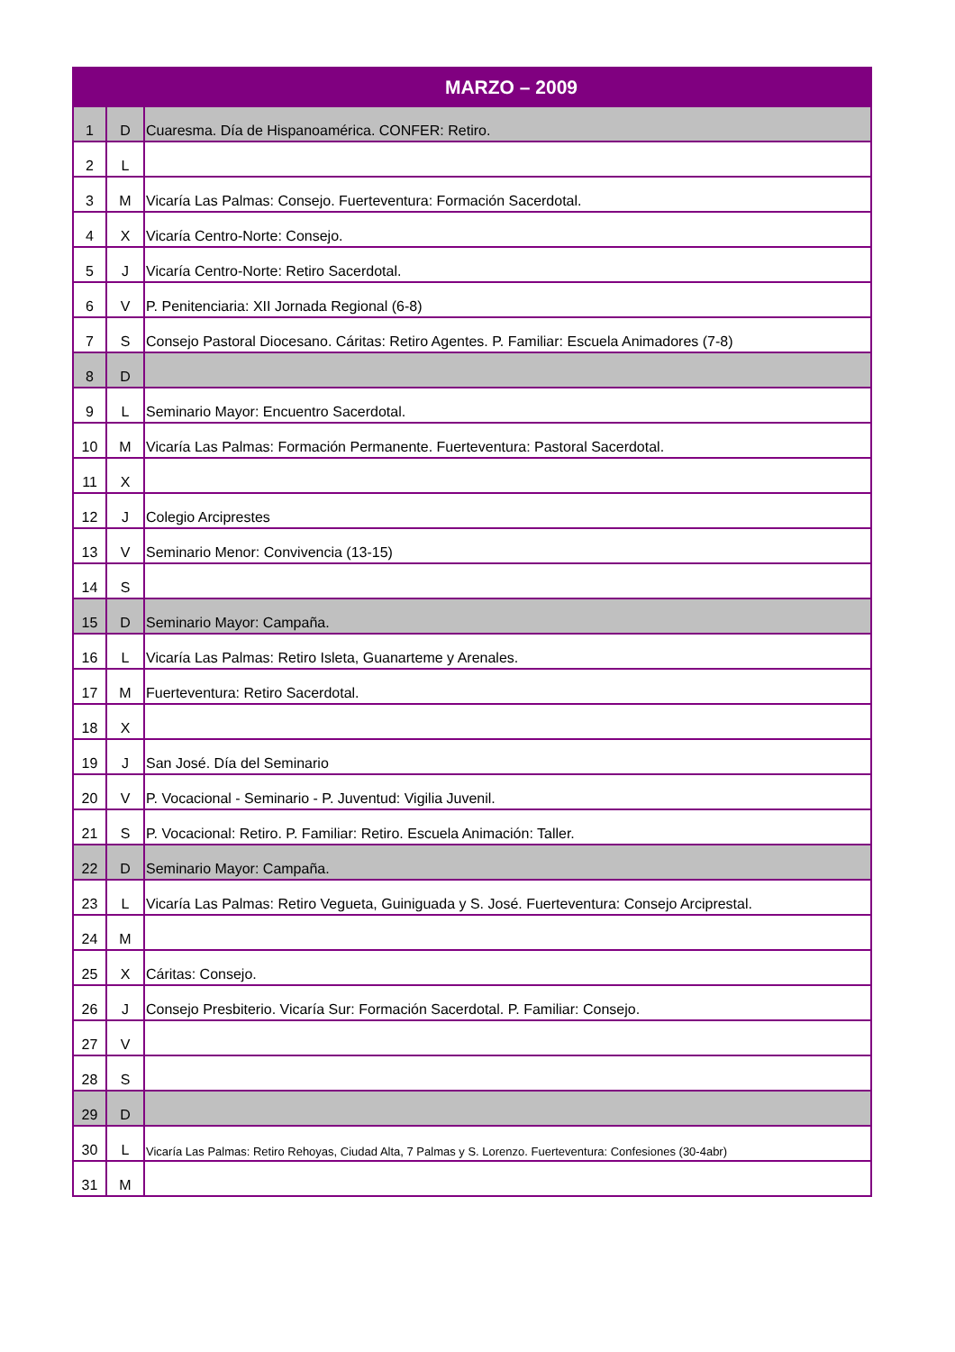| MARZO – 2009 | | |
| --- | --- | --- |
| 1 | D | Cuaresma. Día de Hispanoamérica. CONFER: Retiro. |
| 2 | L | |
| 3 | M | Vicaría Las Palmas: Consejo. Fuerteventura: Formación Sacerdotal. |
| 4 | X | Vicaría Centro-Norte: Consejo. |
| 5 | J | Vicaría Centro-Norte: Retiro Sacerdotal. |
| 6 | V | P. Penitenciaria: XII Jornada Regional (6-8) |
| 7 | S | Consejo Pastoral Diocesano. Cáritas: Retiro Agentes. P. Familiar: Escuela Animadores (7-8) |
| 8 | D | |
| 9 | L | Seminario Mayor: Encuentro Sacerdotal. |
| 10 | M | Vicaría Las Palmas: Formación Permanente. Fuerteventura: Pastoral Sacerdotal. |
| 11 | X | |
| 12 | J | Colegio Arciprestes |
| 13 | V | Seminario Menor: Convivencia (13-15) |
| 14 | S | |
| 15 | D | Seminario Mayor: Campaña. |
| 16 | L | Vicaría Las Palmas: Retiro Isleta, Guanarteme y Arenales. |
| 17 | M | Fuerteventura: Retiro Sacerdotal. |
| 18 | X | |
| 19 | J | San José. Día del Seminario |
| 20 | V | P. Vocacional - Seminario - P. Juventud: Vigilia Juvenil. |
| 21 | S | P. Vocacional: Retiro. P. Familiar: Retiro. Escuela Animación: Taller. |
| 22 | D | Seminario Mayor: Campaña. |
| 23 | L | Vicaría Las Palmas: Retiro Vegueta, Guiniguada y S. José. Fuerteventura: Consejo Arciprestal. |
| 24 | M | |
| 25 | X | Cáritas: Consejo. |
| 26 | J | Consejo Presbiterio. Vicaría Sur: Formación Sacerdotal. P. Familiar: Consejo. |
| 27 | V | |
| 28 | S | |
| 29 | D | |
| 30 | L | Vicaría Las Palmas: Retiro Rehoyas, Ciudad Alta, 7 Palmas y S. Lorenzo. Fuerteventura: Confesiones (30-4abr) |
| 31 | M | |